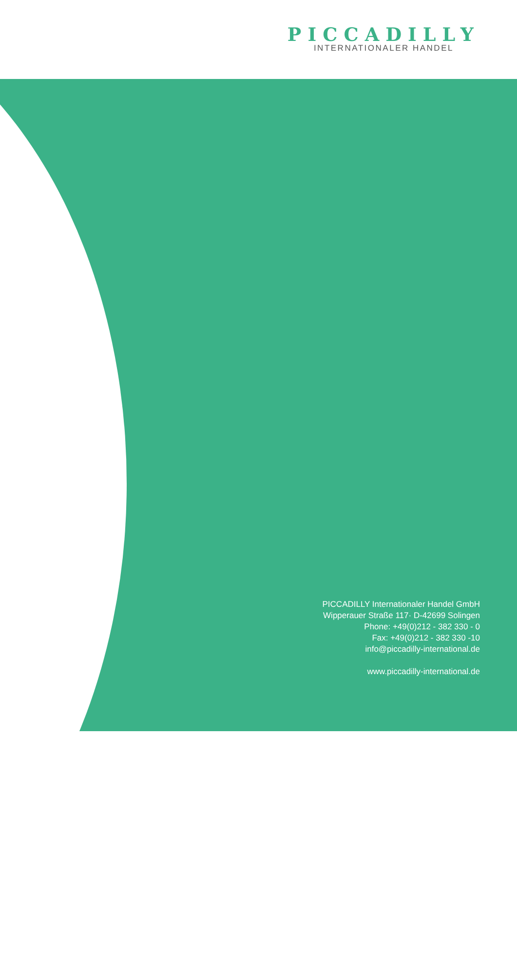PICCADILLY
INTERNATIONALER HANDEL
PICCADILLY Internationaler Handel GmbH
Wipperauer Straße 117· D-42699 Solingen
Phone: +49(0)212 - 382 330 - 0
Fax: +49(0)212 - 382 330 -10
info@piccadilly-international.de
www.piccadilly-international.de